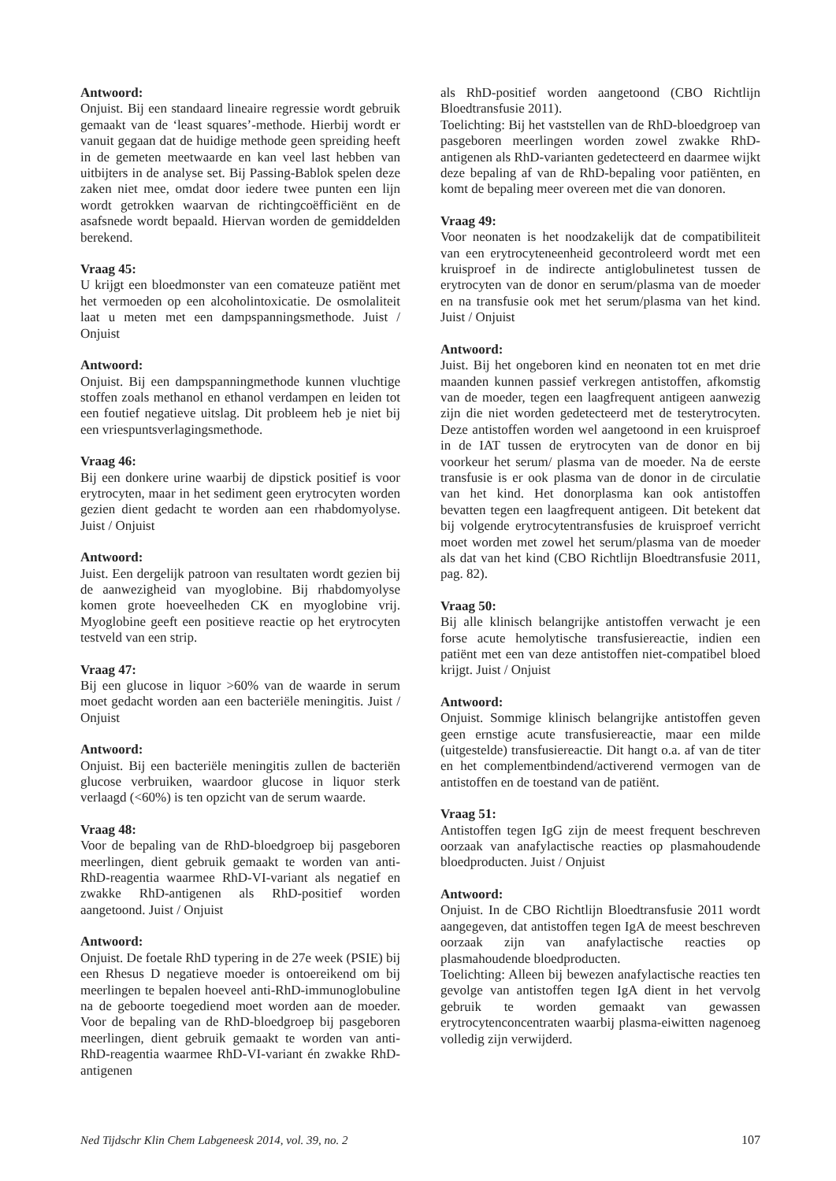Antwoord:
Onjuist. Bij een standaard lineaire regressie wordt gebruik gemaakt van de ‘least squares’-methode. Hierbij wordt er vanuit gegaan dat de huidige methode geen spreiding heeft in de gemeten meetwaarde en kan veel last hebben van uitbijters in de analyse set. Bij Passing-Bablok spelen deze zaken niet mee, omdat door iedere twee punten een lijn wordt getrokken waarvan de richtingcoëfficiënt en de asafsnede wordt bepaald. Hiervan worden de gemiddelden berekend.
Vraag 45:
U krijgt een bloedmonster van een comateuze patiënt met het vermoeden op een alcoholintoxicatie. De osmolaliteit laat u meten met een damp­spanningsmethode. Juist / Onjuist
Antwoord:
Onjuist. Bij een dampspanningmethode kunnen vluchtige stoffen zoals methanol en ethanol verdampen en leiden tot een foutief negatieve uitslag. Dit probleem heb je niet bij een vriespuntsverlagingsmethode.
Vraag 46:
Bij een donkere urine waarbij de dipstick positief is voor erytrocyten, maar in het sediment geen erytrocyten worden gezien dient gedacht te worden aan een rhabdomyolyse. Juist / Onjuist
Antwoord:
Juist. Een dergelijk patroon van resultaten wordt gezien bij de aanwezigheid van myoglobine. Bij rhabdomyolyse komen grote hoeveelheden CK en myoglobine vrij. Myoglobine geeft een positieve reactie op het erytrocyten testveld van een strip.
Vraag 47:
Bij een glucose in liquor >60% van de waarde in serum moet gedacht worden aan een bacteriële meningitis. Juist / Onjuist
Antwoord:
Onjuist. Bij een bacteriële meningitis zullen de bacteriën glucose verbruiken, waardoor glucose in liquor sterk verlaagd (<60%) is ten opzicht van de serum waarde.
Vraag 48:
Voor de bepaling van de RhD-bloedgroep bij pasgeboren meerlingen, dient gebruik gemaakt te worden van anti-RhD-reagentia waarmee RhD-VI-variant als negatief en zwakke RhD-antigenen als RhD-positief worden aangetoond. Juist / Onjuist
Antwoord:
Onjuist. De foetale RhD typering in de 27e week (PSIE) bij een Rhesus D negatieve moeder is ontoereikend om bij meerlingen te bepalen hoeveel anti-RhD-immunoglobuline na de geboorte toegediend moet worden aan de moeder. Voor de bepaling van de RhD-bloedgroep bij pasgeboren meerlingen, dient gebruik gemaakt te worden van anti-RhD-reagentia waarmee RhD-VI-variant én zwakke RhD-antigenen
als RhD-positief worden aangetoond (CBO Richtlijn Bloedtransfusie 2011).
Toelichting: Bij het vaststellen van de RhD-bloedgroep van pasgeboren meerlingen worden zowel zwakke RhD-antigenen als RhD-varianten gedetecteerd en daarmee wijkt deze bepaling af van de RhD-bepaling voor patiënten, en komt de bepaling meer overeen met die van donoren.
Vraag 49:
Voor neonaten is het noodzakelijk dat de compatibiliteit van een erytrocyteneenheid gecontroleerd wordt met een kruisproef in de indirecte antiglobulinetest tussen de erytrocyten van de donor en serum/plasma van de moeder en na transfusie ook met het serum/plasma van het kind. Juist / Onjuist
Antwoord:
Juist. Bij het ongeboren kind en neonaten tot en met drie maanden kunnen passief verkregen antistoffen, afkomstig van de moeder, tegen een laagfrequent antigeen aanwezig zijn die niet worden gedetecteerd met de testerytrocyten. Deze antistoffen worden wel aangetoond in een kruisproef in de IAT tussen de erytrocyten van de donor en bij voorkeur het serum/ plasma van de moeder. Na de eerste transfusie is er ook plasma van de donor in de circulatie van het kind. Het donorplasma kan ook antistoffen bevatten tegen een laagfrequent antigeen. Dit betekent dat bij volgende erytrocytentransfusies de kruisproef verricht moet worden met zowel het serum/plasma van de moeder als dat van het kind (CBO Richtlijn Bloedtransfusie 2011, pag. 82).
Vraag 50:
Bij alle klinisch belangrijke antistoffen verwacht je een forse acute hemolytische transfusiereactie, indien een patiënt met een van deze antistoffen niet-compatibel bloed krijgt. Juist / Onjuist
Antwoord:
Onjuist. Sommige klinisch belangrijke antistoffen geven geen ernstige acute transfusiereactie, maar een milde (uitgestelde) transfusiereactie. Dit hangt o.a. af van de titer en het complementbindend/activerend vermogen van de antistoffen en de toestand van de patiënt.
Vraag 51:
Antistoffen tegen IgG zijn de meest frequent beschreven oorzaak van anafylactische reacties op plasmahoudende bloedproducten. Juist / Onjuist
Antwoord:
Onjuist. In de CBO Richtlijn Bloedtransfusie 2011 wordt aangegeven, dat antistoffen tegen IgA de meest beschreven oorzaak zijn van anafylactische reacties op plasmahoudende bloedproducten.
Toelichting: Alleen bij bewezen anafylactische reacties ten gevolge van antistoffen tegen IgA dient in het vervolg gebruik te worden gemaakt van gewassen erytrocytenconcentraten waarbij plasma-eiwitten nagenoeg volledig zijn verwijderd.
Ned Tijdschr Klin Chem Labgeneesk 2014, vol. 39, no. 2 107